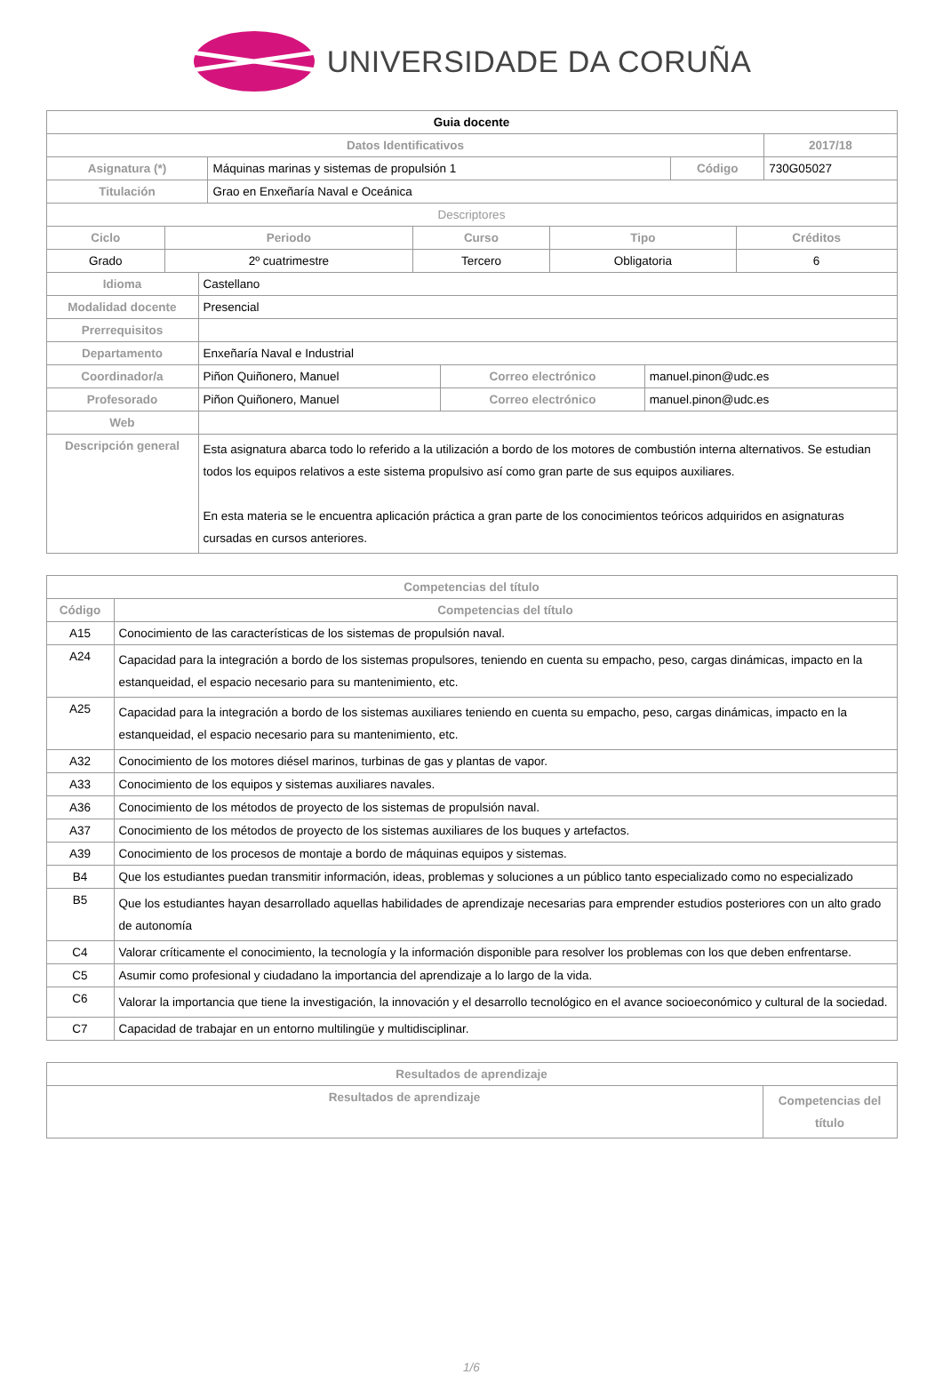UNIVERSIDADE DA CORUÑA
| Guia docente | | | | |
| --- | --- | --- | --- | --- |
| Datos Identificativos | | | | 2017/18 |
| Asignatura (*) | Máquinas marinas y sistemas de propulsión 1 | Código | 730G05027 | |
| Titulación | Grao en Enxeñaría Naval e Oceánica | | | |
| Descriptores | | | | |
| Ciclo | Periodo | Curso | Tipo | Créditos |
| --- | --- | --- | --- | --- |
| Grado | 2º cuatrimestre | Tercero | Obligatoria | 6 |
| Idioma | Castellano | | |
| Modalidad docente | Presencial | | |
| Prerrequisitos | | | |
| Departamento | Enxeñaría Naval e Industrial | | |
| Coordinador/a | Piñon Quiñonero, Manuel | Correo electrónico | manuel.pinon@udc.es |
| Profesorado | Piñon Quiñonero, Manuel | Correo electrónico | manuel.pinon@udc.es |
| Web | | | |
| Descripción general | Esta asignatura abarca todo lo referido a la utilización a bordo de los motores de combustión interna alternativos. Se estudian todos los equipos relativos a este sistema propulsivo así como gran parte de sus equipos auxiliares. En esta materia se le encuentra aplicación práctica a gran parte de los conocimientos teóricos adquiridos en asignaturas cursadas en cursos anteriores. | | |
| Competencias del título | |
| --- | --- |
| Código | Competencias del título |
| A15 | Conocimiento de las características de los sistemas de propulsión naval. |
| A24 | Capacidad para la integración a bordo de los sistemas propulsores, teniendo en cuenta su empacho, peso, cargas dinámicas, impacto en la estanqueidad, el espacio necesario para su mantenimiento, etc. |
| A25 | Capacidad para la integración a bordo de los sistemas auxiliares teniendo en cuenta su empacho, peso, cargas dinámicas, impacto en la estanqueidad, el espacio necesario para su mantenimiento, etc. |
| A32 | Conocimiento de los motores diésel marinos, turbinas de gas y plantas de vapor. |
| A33 | Conocimiento de los equipos y sistemas auxiliares navales. |
| A36 | Conocimiento de los métodos de proyecto de los sistemas de propulsión naval. |
| A37 | Conocimiento de los métodos de proyecto de los sistemas auxiliares de los buques y artefactos. |
| A39 | Conocimiento de los procesos de montaje a bordo de máquinas equipos y sistemas. |
| B4 | Que los estudiantes puedan transmitir información, ideas, problemas y soluciones a un público tanto especializado como no especializado |
| B5 | Que los estudiantes hayan desarrollado aquellas habilidades de aprendizaje necesarias para emprender estudios posteriores con un alto grado de autonomía |
| C4 | Valorar críticamente el conocimiento, la tecnología y la información disponible para resolver los problemas con los que deben enfrentarse. |
| C5 | Asumir como profesional y ciudadano la importancia del aprendizaje a lo largo de la vida. |
| C6 | Valorar la importancia que tiene la investigación, la innovación y el desarrollo tecnológico en el avance socioeconómico y cultural de la sociedad. |
| C7 | Capacidad de trabajar en un entorno multilingüe y multidisciplinar. |
| Resultados de aprendizaje | |
| --- | --- |
| Resultados de aprendizaje | Competencias del título |
1/6